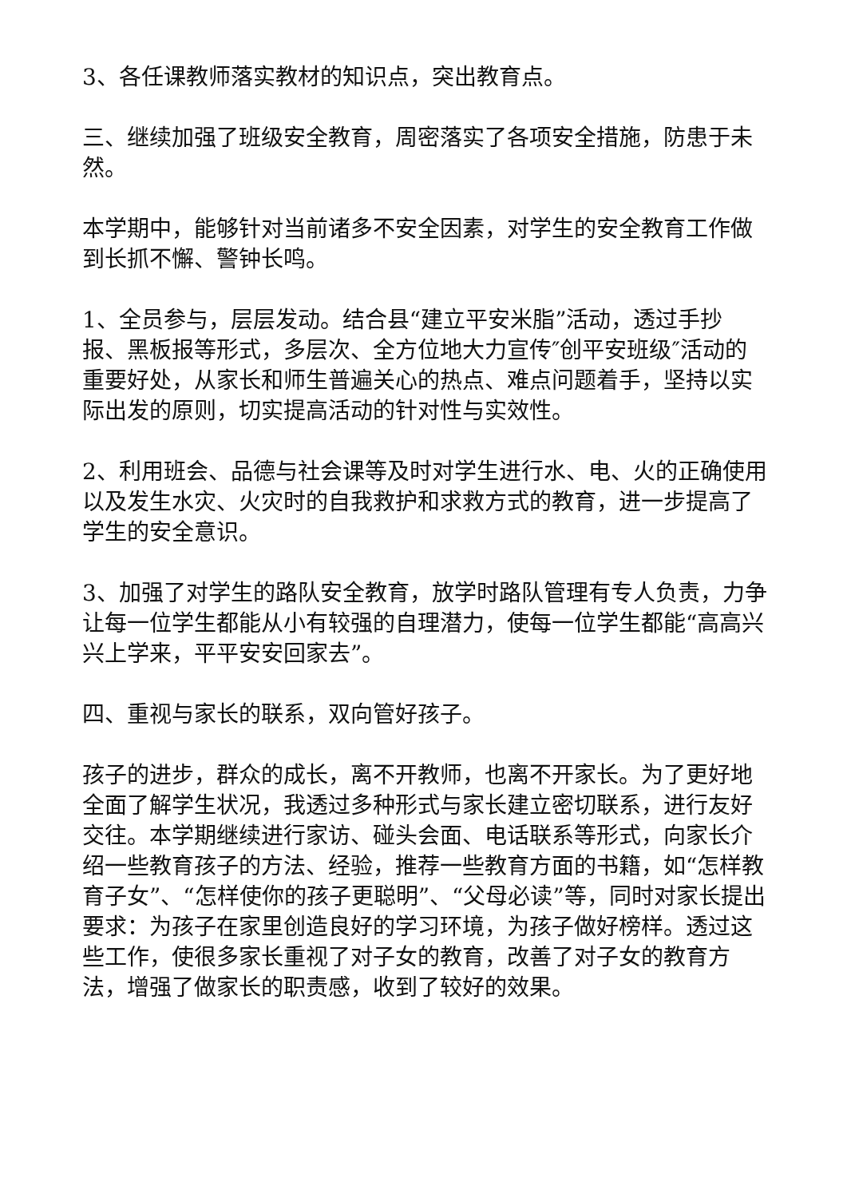3、各任课教师落实教材的知识点，突出教育点。
三、继续加强了班级安全教育，周密落实了各项安全措施，防患于未然。
本学期中，能够针对当前诸多不安全因素，对学生的安全教育工作做到长抓不懈、警钟长鸣。
1、全员参与，层层发动。结合县“建立平安米脂”活动，透过手抄报、黑板报等形式，多层次、全方位地大力宣传″创平安班级″活动的重要好处，从家长和师生普遍关心的热点、难点问题着手，坚持以实际出发的原则，切实提高活动的针对性与实效性。
2、利用班会、品德与社会课等及时对学生进行水、电、火的正确使用以及发生水灾、火灾时的自我救护和求救方式的教育，进一步提高了学生的安全意识。
3、加强了对学生的路队安全教育，放学时路队管理有专人负责，力争让每一位学生都能从小有较强的自理潜力，使每一位学生都能“高高兴兴上学来，平平安安回家去”。
四、重视与家长的联系，双向管好孩子。
孩子的进步，群众的成长，离不开教师，也离不开家长。为了更好地全面了解学生状况，我透过多种形式与家长建立密切联系，进行友好交往。本学期继续进行家访、碰头会面、电话联系等形式，向家长介绍一些教育孩子的方法、经验，推荐一些教育方面的书籍，如“怎样教育子女”、“怎样使你的孩子更聪明”、“父母必读”等，同时对家长提出要求：为孩子在家里创造良好的学习环境，为孩子做好榜样。透过这些工作，使很多家长重视了对子女的教育，改善了对子女的教育方法，增强了做家长的职责感，收到了较好的效果。